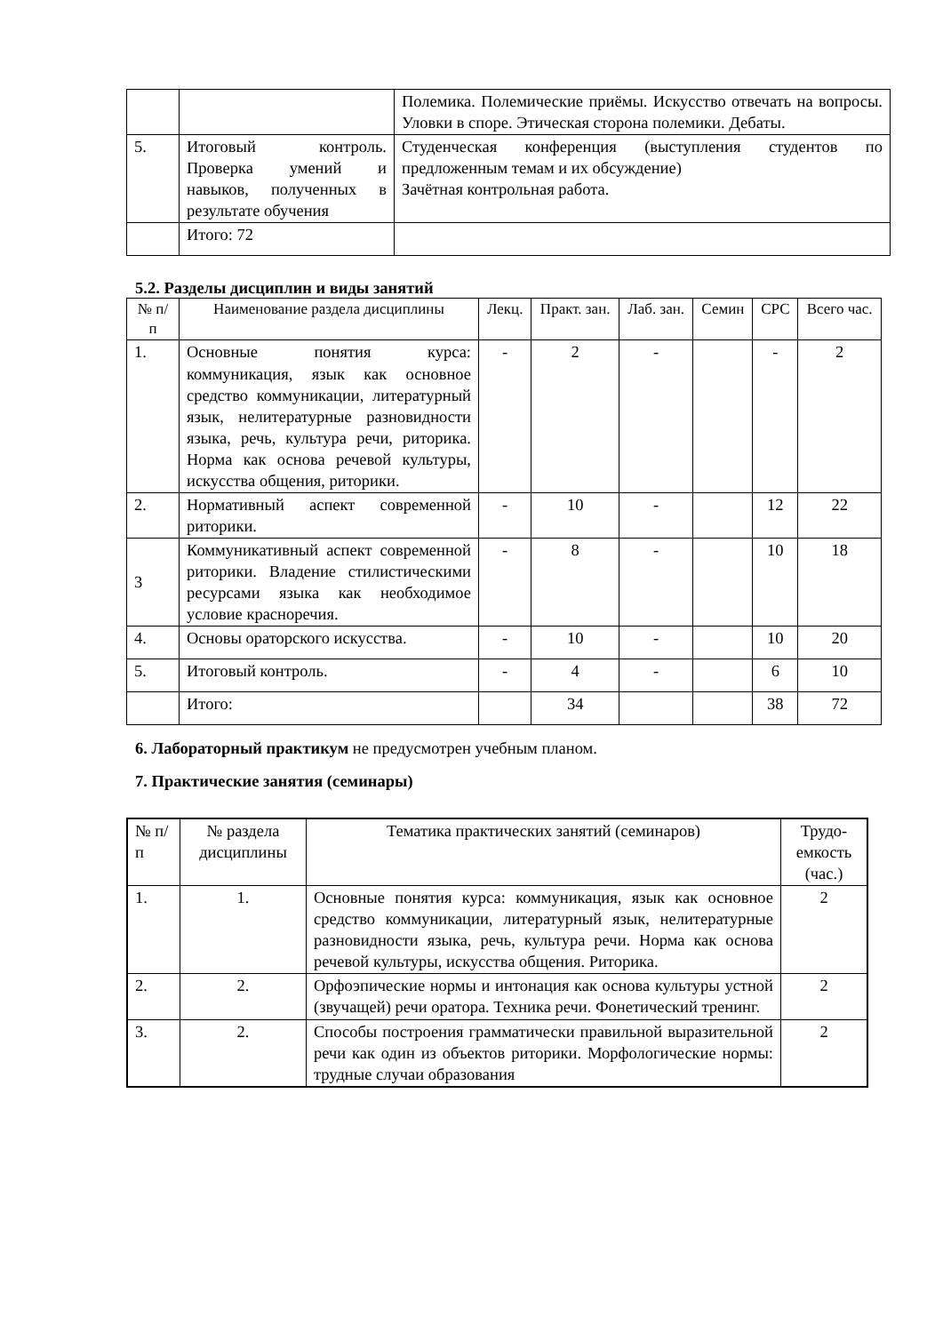| | | Полемика. Полемические приёмы. Искусство отвечать на вопросы. Уловки в споре. Этическая сторона полемики. Дебаты. |
| 5. | Итоговый контроль. Проверка умений и навыков, полученных в результате обучения | Студенческая конференция (выступления студентов по предложенным темам и их обсуждение) Зачётная контрольная работа. |
| | Итого: 72 | |
5.2. Разделы дисциплин и виды занятий
| № п/п | Наименование раздела дисциплины | Лекц. | Практ. зан. | Лаб. зан. | Семин | СРС | Всего час. |
| --- | --- | --- | --- | --- | --- | --- | --- |
| 1. | Основные понятия курса: коммуникация, язык как основное средство коммуникации, литературный язык, нелитературные разновидности языка, речь, культура речи, риторика. Норма как основа речевой культуры, искусства общения, риторики. | - | 2 | - | | - | 2 |
| 2. | Нормативный аспект современной риторики. | - | 10 | - | | 12 | 22 |
| 3 | Коммуникативный аспект современной риторики. Владение стилистическими ресурсами языка как необходимое условие красноречия. | - | 8 | - | | 10 | 18 |
| 4. | Основы ораторского искусства. | - | 10 | - | | 10 | 20 |
| 5. | Итоговый контроль. | - | 4 | - | | 6 | 10 |
| | Итого: | | 34 | | | 38 | 72 |
6. Лабораторный практикум не предусмотрен учебным планом.
7. Практические занятия (семинары)
| № п/п | № раздела дисциплины | Тематика практических занятий (семинаров) | Трудо-емкость (час.) |
| --- | --- | --- | --- |
| 1. | 1. | Основные понятия курса: коммуникация, язык как основное средство коммуникации, литературный язык, нелитературные разновидности языка, речь, культура речи. Норма как основа речевой культуры, искусства общения. Риторика. | 2 |
| 2. | 2. | Орфоэпические нормы и интонация как основа культуры устной (звучащей) речи оратора. Техника речи. Фонетический тренинг. | 2 |
| 3. | 2. | Способы построения грамматически правильной выразительной речи как один из объектов риторики. Морфологические нормы: трудные случаи образования | 2 |